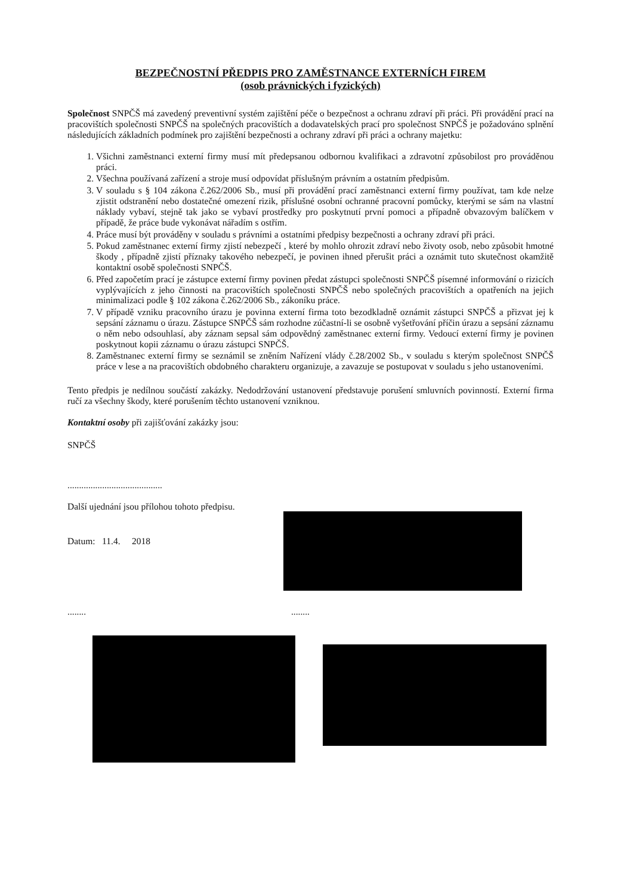BEZPEČNOSTNÍ PŘEDPIS PRO ZAMĚSTNANCE EXTERNÍCH FIREM
(osob právnických i fyzických)
Společnost SNPČŠ má zavedený preventivní systém zajištění péče o bezpečnost a ochranu zdraví při práci. Při provádění prací na pracovištích společnosti SNPČŠ na společných pracovištích a dodavatelských prací pro společnost SNPČŠ je požadováno splnění následujících základních podmínek pro zajištění bezpečnosti a ochrany zdraví při práci a ochrany majetku:
1. Všichni zaměstnanci externí firmy musí mít předepsanou odbornou kvalifikaci a zdravotní způsobilost pro prováděnou práci.
2. Všechna používaná zařízení a stroje musí odpovídat příslušným právním a ostatním předpisům.
3. V souladu s § 104 zákona č.262/2006 Sb., musí při provádění prací zaměstnanci externí firmy používat, tam kde nelze zjistit odstranění nebo dostatečné omezení rizik, příslušné osobní ochranné pracovní pomůcky, kterými se sám na vlastní náklady vybaví, stejně tak jako se vybaví prostředky pro poskytnutí první pomoci a případně obvazovým balíčkem v případě, že práce bude vykonávat nářadím s ostřím.
4. Práce musí být prováděny v souladu s právními a ostatními předpisy bezpečnosti a ochrany zdraví při práci.
5. Pokud zaměstnanec externí firmy zjistí nebezpečí , které by mohlo ohrozit zdraví nebo životy osob, nebo způsobit hmotné škody , případně zjistí příznaky takového nebezpečí, je povinen ihned přerušit práci a oznámit tuto skutečnost okamžitě kontaktní osobě společnosti SNPČŠ.
6. Před započetím prací je zástupce externí firmy povinen předat zástupci společnosti SNPČŠ písemné informování o rizicích vyplývajících z jeho činnosti na pracovištích společnosti SNPČŠ nebo společných pracovištích a opatřeních na jejich minimalizaci podle § 102 zákona č.262/2006 Sb., zákoníku práce.
7. V případě vzniku pracovního úrazu je povinna externí firma toto bezodkladně oznámit zástupci SNPČŠ a přizvat jej k sepsání záznamu o úrazu. Zástupce SNPČŠ sám rozhodne zúčastní-li se osobně vyšetřování příčin úrazu a sepsání záznamu o něm nebo odsouhlasí, aby záznam sepsal sám odpovědný zaměstnanec externí firmy. Vedoucí externí firmy je povinen poskytnout kopii záznamu o úrazu zástupci SNPČŠ.
8. Zaměstnanec externí firmy se seznámil se zněním Nařízení vlády č.28/2002 Sb., v souladu s kterým společnost SNPČŠ práce v lese a na pracovištích obdobného charakteru organizuje, a zavazuje se postupovat v souladu s jeho ustanoveními.
Tento předpis je nedílnou součástí zakázky. Nedodržování ustanovení představuje porušení smluvních povinností. Externí firma ručí za všechny škody, které porušením těchto ustanovení vzniknou.
Kontaktní osoby při zajišťování zakázky jsou:
SNPČŠ
.........................................
Další ujednání jsou přílohou tohoto předpisu.
Datum: 11.4. 2018
........ ........